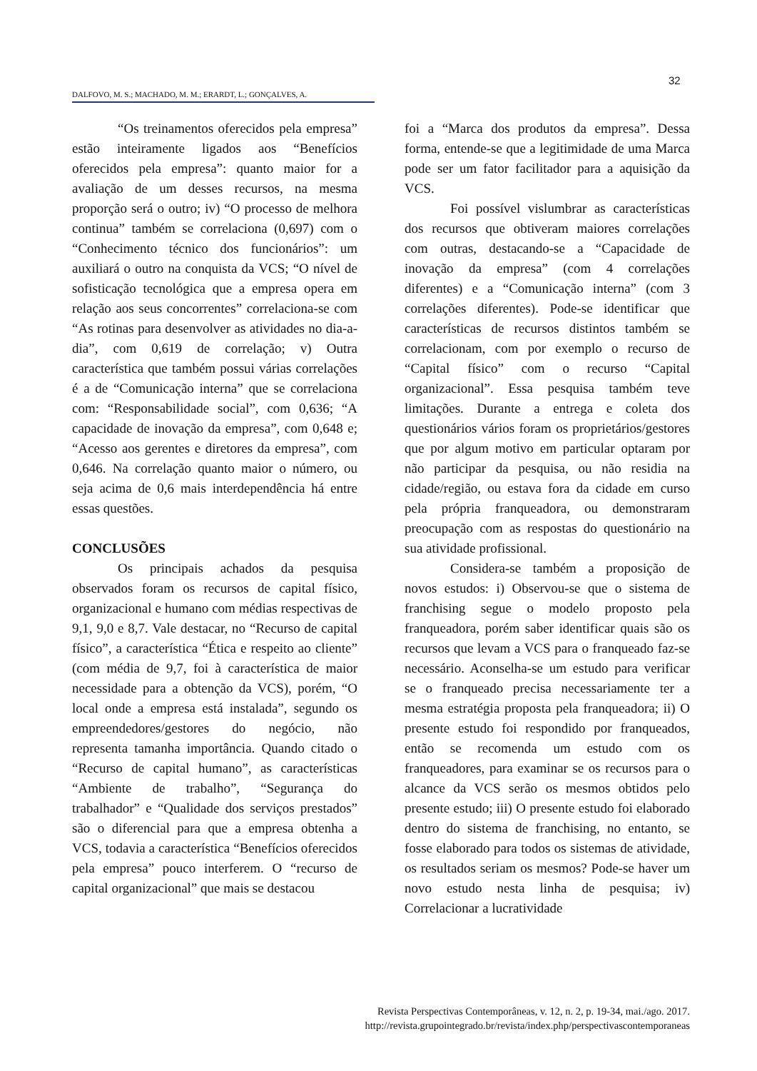32
DALFOVO, M. S.; MACHADO, M. M.; ERARDT, L.; GONÇALVES, A.
“Os treinamentos oferecidos pela empresa” estão inteiramente ligados aos “Benefícios oferecidos pela empresa”: quanto maior for a avaliação de um desses recursos, na mesma proporção será o outro; iv) “O processo de melhora continua” também se correlaciona (0,697) com o “Conhecimento técnico dos funcionários”: um auxiliará o outro na conquista da VCS; “O nível de sofisticação tecnológica que a empresa opera em relação aos seus concorrentes” correlaciona-se com “As rotinas para desenvolver as atividades no dia-a-dia”, com 0,619 de correlação; v) Outra característica que também possui várias correlações é a de “Comunicação interna” que se correlaciona com: “Responsabilidade social”, com 0,636; “A capacidade de inovação da empresa”, com 0,648 e; “Acesso aos gerentes e diretores da empresa”, com 0,646. Na correlação quanto maior o número, ou seja acima de 0,6 mais interdependência há entre essas questões.
CONCLUSÕES
Os principais achados da pesquisa observados foram os recursos de capital físico, organizacional e humano com médias respectivas de 9,1, 9,0 e 8,7. Vale destacar, no “Recurso de capital físico”, a característica “Ética e respeito ao cliente” (com média de 9,7, foi à característica de maior necessidade para a obtenção da VCS), porém, “O local onde a empresa está instalada”, segundo os empreendedores/gestores do negócio, não representa tamanha importância. Quando citado o “Recurso de capital humano”, as características “Ambiente de trabalho”, “Segurança do trabalhador” e “Qualidade dos serviços prestados” são o diferencial para que a empresa obtenha a VCS, todavia a característica “Benefícios oferecidos pela empresa” pouco interferem. O “recurso de capital organizacional” que mais se destacou
foi a “Marca dos produtos da empresa”. Dessa forma, entende-se que a legitimidade de uma Marca pode ser um fator facilitador para a aquisição da VCS.
Foi possível vislumbrar as características dos recursos que obtiveram maiores correlações com outras, destacando-se a “Capacidade de inovação da empresa” (com 4 correlações diferentes) e a “Comunicação interna” (com 3 correlações diferentes). Pode-se identificar que características de recursos distintos também se correlacionam, com por exemplo o recurso de “Capital físico” com o recurso “Capital organizacional”. Essa pesquisa também teve limitações. Durante a entrega e coleta dos questionários vários foram os proprietários/gestores que por algum motivo em particular optaram por não participar da pesquisa, ou não residia na cidade/região, ou estava fora da cidade em curso pela própria franqueadora, ou demonstraram preocupação com as respostas do questionário na sua atividade profissional.
Considera-se também a proposição de novos estudos: i) Observou-se que o sistema de franchising segue o modelo proposto pela franqueadora, porém saber identificar quais são os recursos que levam a VCS para o franqueado faz-se necessário. Aconselha-se um estudo para verificar se o franqueado precisa necessariamente ter a mesma estratégia proposta pela franqueadora; ii) O presente estudo foi respondido por franqueados, então se recomenda um estudo com os franqueadores, para examinar se os recursos para o alcance da VCS serão os mesmos obtidos pelo presente estudo; iii) O presente estudo foi elaborado dentro do sistema de franchising, no entanto, se fosse elaborado para todos os sistemas de atividade, os resultados seriam os mesmos? Pode-se haver um novo estudo nesta linha de pesquisa; iv) Correlacionar a lucratividade
Revista Perspectivas Contemporâneas, v. 12, n. 2, p. 19-34, mai./ago. 2017.
http://revista.grupointegrado.br/revista/index.php/perspectivascontemporaneas